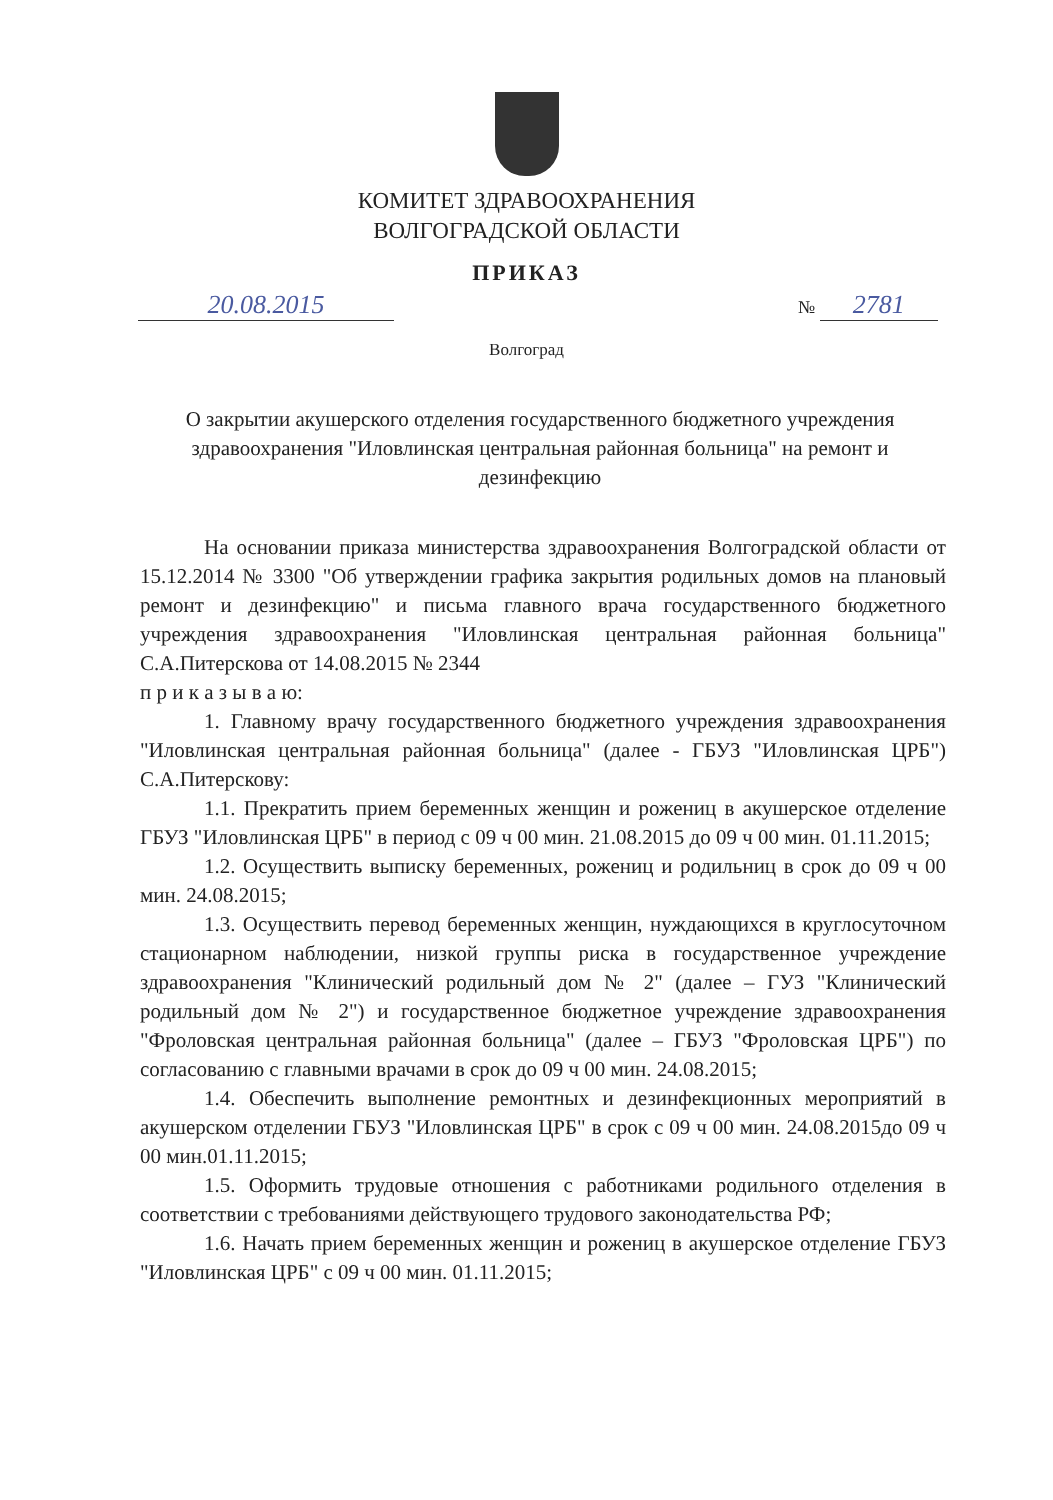КОМИТЕТ ЗДРАВООХРАНЕНИЯ
ВОЛГОГРАДСКОЙ ОБЛАСТИ
ПРИКАЗ
20.08.2015 № 2781
Волгоград
О закрытии акушерского отделения государственного бюджетного учреждения здравоохранения "Иловлинская центральная районная больница" на ремонт и дезинфекцию
На основании приказа министерства здравоохранения Волгоградской области от 15.12.2014 № 3300 "Об утверждении графика закрытия родильных домов на плановый ремонт и дезинфекцию" и письма главного врача государственного бюджетного учреждения здравоохранения "Иловлинская центральная районная больница" С.А.Питерскова от 14.08.2015 № 2344
п р и к а з ы в а ю:
1. Главному врачу государственного бюджетного учреждения здравоохранения "Иловлинская центральная районная больница" (далее - ГБУЗ "Иловлинская ЦРБ") С.А.Питерскову:
1.1. Прекратить прием беременных женщин и рожениц в акушерское отделение ГБУЗ "Иловлинская ЦРБ" в период с 09 ч 00 мин. 21.08.2015 до 09 ч 00 мин. 01.11.2015;
1.2. Осуществить выписку беременных, рожениц и родильниц в срок до 09 ч 00 мин. 24.08.2015;
1.3. Осуществить перевод беременных женщин, нуждающихся в круглосуточном стационарном наблюдении, низкой группы риска в государственное учреждение здравоохранения "Клинический родильный дом № 2" (далее – ГУЗ "Клинический родильный дом № 2") и государственное бюджетное учреждение здравоохранения "Фроловская центральная районная больница" (далее – ГБУЗ "Фроловская ЦРБ") по согласованию с главными врачами в срок до 09 ч 00 мин. 24.08.2015;
1.4. Обеспечить выполнение ремонтных и дезинфекционных мероприятий в акушерском отделении ГБУЗ "Иловлинская ЦРБ" в срок с 09 ч 00 мин. 24.08.2015до 09 ч 00 мин.01.11.2015;
1.5. Оформить трудовые отношения с работниками родильного отделения в соответствии с требованиями действующего трудового законодательства РФ;
1.6. Начать прием беременных женщин и рожениц в акушерское отделение ГБУЗ "Иловлинская ЦРБ" с 09 ч 00 мин. 01.11.2015;